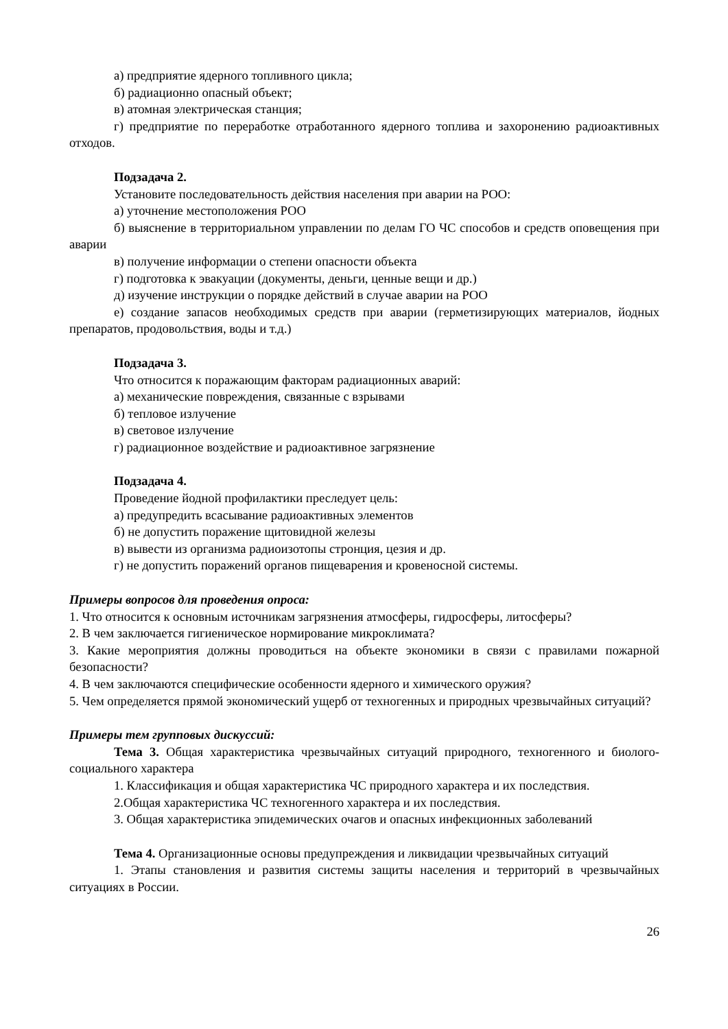а) предприятие ядерного топливного цикла;
б) радиационно опасный объект;
в) атомная электрическая станция;
г) предприятие по переработке отработанного ядерного топлива и захоронению радиоактивных отходов.
Подзадача 2.
Установите последовательность действия населения при аварии на РОО:
а) уточнение местоположения РОО
б) выяснение в территориальном управлении по делам ГО ЧС способов и средств оповещения при аварии
в) получение информации о степени опасности объекта
г) подготовка к эвакуации (документы, деньги, ценные вещи и др.)
д) изучение инструкции о порядке действий в случае аварии на РОО
е) создание запасов необходимых средств при аварии (герметизирующих материалов, йодных препаратов, продовольствия, воды и т.д.)
Подзадача 3.
Что относится к поражающим факторам радиационных аварий:
а) механические повреждения, связанные с взрывами
б) тепловое излучение
в) световое излучение
г) радиационное воздействие и радиоактивное загрязнение
Подзадача 4.
Проведение йодной профилактики преследует цель:
а) предупредить всасывание радиоактивных элементов
б) не допустить поражение щитовидной железы
в) вывести из организма радиоизотопы стронция, цезия и др.
г) не допустить поражений органов пищеварения и кровеносной системы.
Примеры вопросов для проведения опроса:
1. Что относится к основным источникам загрязнения атмосферы, гидросферы, литосферы?
2. В чем заключается гигиеническое нормирование микроклимата?
3. Какие мероприятия должны проводиться на объекте экономики в связи с правилами пожарной безопасности?
4. В чем заключаются специфические особенности ядерного и химического оружия?
5. Чем определяется прямой экономический ущерб от техногенных и природных чрезвычайных ситуаций?
Примеры тем групповых дискуссий:
Тема 3. Общая характеристика чрезвычайных ситуаций природного, техногенного и биолого-социального характера
1. Классификация и общая характеристика ЧС природного характера и их последствия.
2.Общая характеристика ЧС техногенного характера и их последствия.
3. Общая характеристика эпидемических очагов и опасных инфекционных заболеваний
Тема 4. Организационные основы предупреждения и ликвидации чрезвычайных ситуаций
1. Этапы становления и развития системы защиты населения и территорий в чрезвычайных ситуациях в России.
26